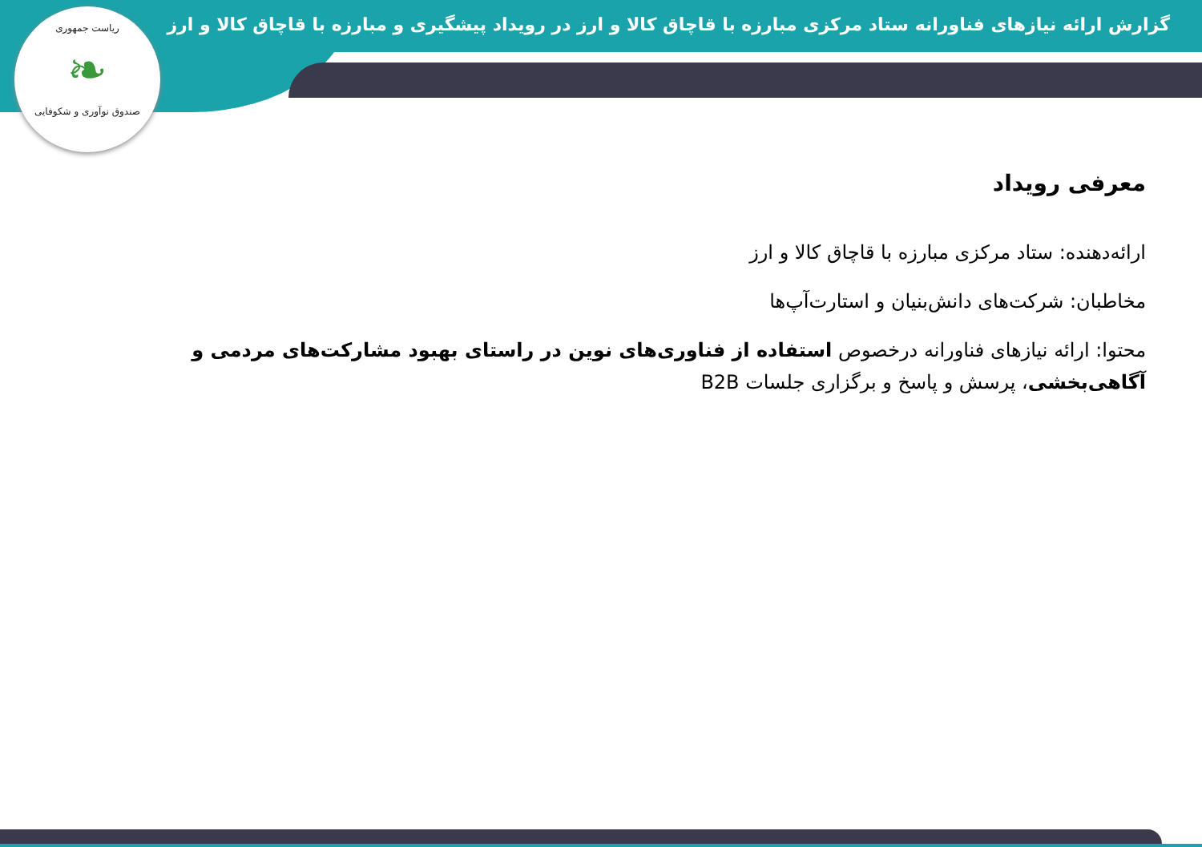ریاست جمهوری
❧
صندوق نوآوری و شکوفایی
گزارش ارائه نیازهای فناورانه ستاد مرکزی مبارزه با قاچاق کالا و ارز در رویداد پیشگیری و مبارزه با قاچاق کالا و ارز
معرفی رویداد
ارائه‌دهنده: ستاد مرکزی مبارزه با قاچاق کالا و ارز
مخاطبان: شرکت‌های دانش‌بنیان و استارت‌آپ‌ها
محتوا: ارائه نیازهای فناورانه درخصوص استفاده از فناوری‌های نوین در راستای بهبود مشارکت‌های مردمی و آگاهی‌بخشی، پرسش و پاسخ و برگزاری جلسات B2B